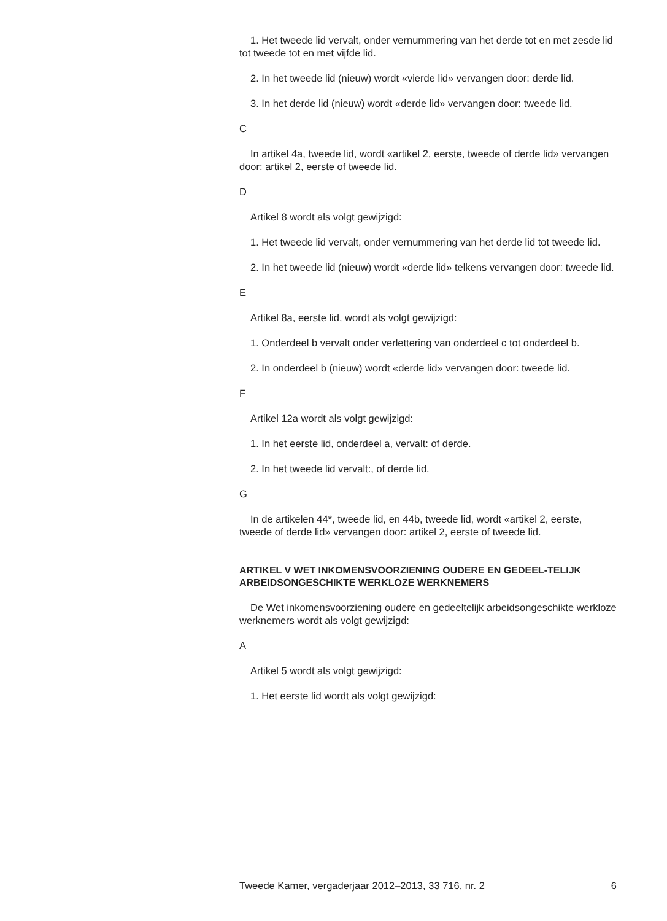1. Het tweede lid vervalt, onder vernummering van het derde tot en met zesde lid tot tweede tot en met vijfde lid.
2. In het tweede lid (nieuw) wordt «vierde lid» vervangen door: derde lid.
3. In het derde lid (nieuw) wordt «derde lid» vervangen door: tweede lid.
C
In artikel 4a, tweede lid, wordt «artikel 2, eerste, tweede of derde lid» vervangen door: artikel 2, eerste of tweede lid.
D
Artikel 8 wordt als volgt gewijzigd:
1. Het tweede lid vervalt, onder vernummering van het derde lid tot tweede lid.
2. In het tweede lid (nieuw) wordt «derde lid» telkens vervangen door: tweede lid.
E
Artikel 8a, eerste lid, wordt als volgt gewijzigd:
1. Onderdeel b vervalt onder verlettering van onderdeel c tot onderdeel b.
2. In onderdeel b (nieuw) wordt «derde lid» vervangen door: tweede lid.
F
Artikel 12a wordt als volgt gewijzigd:
1. In het eerste lid, onderdeel a, vervalt: of derde.
2. In het tweede lid vervalt:, of derde lid.
G
In de artikelen 44*, tweede lid, en 44b, tweede lid, wordt «artikel 2, eerste, tweede of derde lid» vervangen door: artikel 2, eerste of tweede lid.
ARTIKEL V WET INKOMENSVOORZIENING OUDERE EN GEDEEL-TELIJK ARBEIDSONGESCHIKTE WERKLOZE WERKNEMERS
De Wet inkomensvoorziening oudere en gedeeltelijk arbeidsongeschikte werkloze werknemers wordt als volgt gewijzigd:
A
Artikel 5 wordt als volgt gewijzigd:
1. Het eerste lid wordt als volgt gewijzigd:
Tweede Kamer, vergaderjaar 2012–2013, 33 716, nr. 2 6